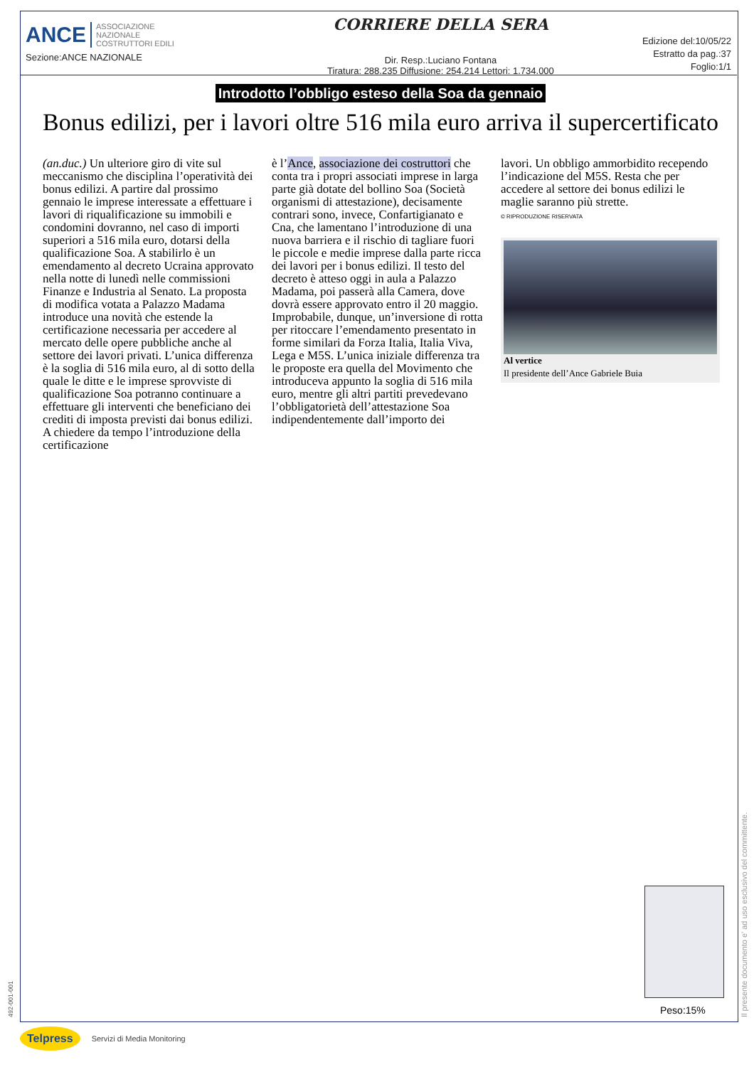ANCE ASSOCIAZIONE
NAZIONALE
COSTRUTTORI EDILI
Sezione:ANCE NAZIONALE
CORRIERE DELLA SERA
Dir. Resp.:Luciano Fontana
Tiratura: 288.235 Diffusione: 254.214 Lettori: 1.734.000
Edizione del:10/05/22
Estratto da pag.:37
Foglio:1/1
Introdotto l’obbligo esteso della Soa da gennaio
Bonus edilizi, per i lavori oltre 516 mila euro arriva il supercertificato
(an.duc.) Un ulteriore giro di vite sul meccanismo che disciplina l’operatività dei bonus edilizi. A partire dal prossimo gennaio le imprese interessate a effettuare i lavori di riqualificazione su immobili e condomini dovranno, nel caso di importi superiori a 516 mila euro, dotarsi della qualificazione Soa. A stabilirlo è un emendamento al decreto Ucraina approvato nella notte di lunedì nelle commissioni Finanze e Industria al Senato. La proposta di modifica votata a Palazzo Madama introduce una novità che estende la certificazione necessaria per accedere al mercato delle opere pubbliche anche al settore dei lavori privati. L’unica differenza è la soglia di 516 mila euro, al di sotto della quale le ditte e le imprese sprovviste di qualificazione Soa potranno continuare a effettuare gli interventi che beneficiano dei crediti di imposta previsti dai bonus edilizi. A chiedere da tempo l’introduzione della certificazione
è l’Ance, associazione dei costruttori che conta tra i propri associati imprese in larga parte già dotate del bollino Soa (Società organismi di attestazione), decisamente contrari sono, invece, Confartigianato e Cna, che lamentano l’introduzione di una nuova barriera e il rischio di tagliare fuori le piccole e medie imprese dalla parte ricca dei lavori per i bonus edilizi. Il testo del decreto è atteso oggi in aula a Palazzo Madama, poi passerà alla Camera, dove dovrà essere approvato entro il 20 maggio. Improbabile, dunque, un’inversione di rotta per ritoccare l’emendamento presentato in forme similari da Forza Italia, Italia Viva, Lega e M5S. L’unica iniziale differenza tra le proposte era quella del Movimento che introduceva appunto la soglia di 516 mila euro, mentre gli altri partiti prevedevano l’obbligatorietà dell’attestazione Soa indipendentemente dall’importo dei
lavori. Un obbligo ammorbidito recependo l’indicazione del M5S. Resta che per accedere al settore dei bonus edilizi le maglie saranno più strette.
© RIPRODUZIONE RISERVATA
Al vertice
Il presidente dell’Ance Gabriele Buia
Peso:15%
Il presente documento e' ad uso esclusivo del committente.
492-001-001
Telpress Servizi di Media Monitoring